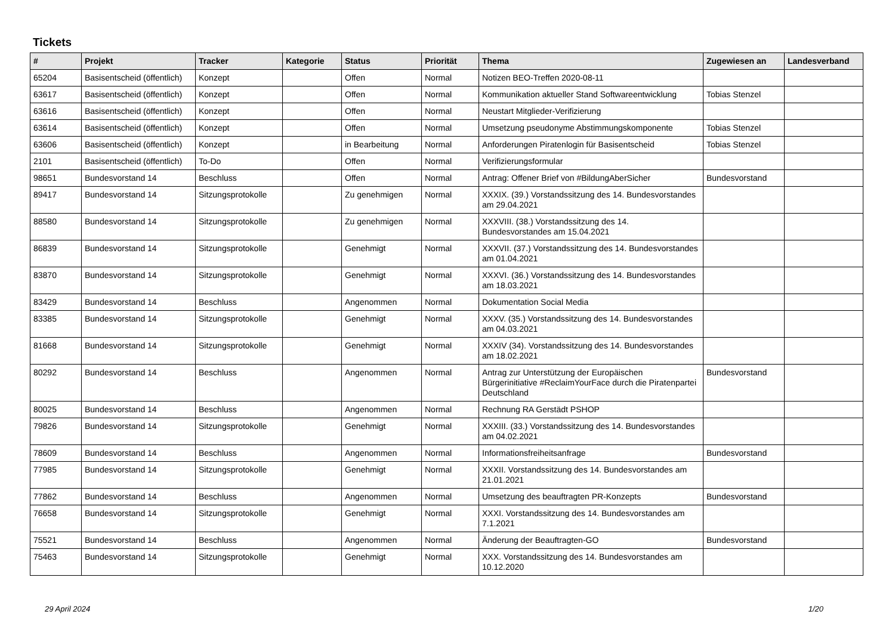Tickets
| # | Projekt | Tracker | Kategorie | Status | Priorität | Thema | Zugewiesen an | Landesverband |
| --- | --- | --- | --- | --- | --- | --- | --- | --- |
| 65204 | Basisentscheid (öffentlich) | Konzept | | Offen | Normal | Notizen BEO-Treffen 2020-08-11 | | |
| 63617 | Basisentscheid (öffentlich) | Konzept | | Offen | Normal | Kommunikation aktueller Stand Softwareentwicklung | Tobias Stenzel | |
| 63616 | Basisentscheid (öffentlich) | Konzept | | Offen | Normal | Neustart Mitglieder-Verifizierung | | |
| 63614 | Basisentscheid (öffentlich) | Konzept | | Offen | Normal | Umsetzung pseudonyme Abstimmungskomponente | Tobias Stenzel | |
| 63606 | Basisentscheid (öffentlich) | Konzept | | in Bearbeitung | Normal | Anforderungen Piratenlogin für Basisentscheid | Tobias Stenzel | |
| 2101 | Basisentscheid (öffentlich) | To-Do | | Offen | Normal | Verifizierungsformular | | |
| 98651 | Bundesvorstand 14 | Beschluss | | Offen | Normal | Antrag: Offener Brief von #BildungAberSicher | Bundesvorstand | |
| 89417 | Bundesvorstand 14 | Sitzungsprotokolle | | Zu genehmigen | Normal | XXXIX. (39.) Vorstandssitzung des 14. Bundesvorstandes am 29.04.2021 | | |
| 88580 | Bundesvorstand 14 | Sitzungsprotokolle | | Zu genehmigen | Normal | XXXVIII. (38.) Vorstandssitzung des 14. Bundesvorstandes am 15.04.2021 | | |
| 86839 | Bundesvorstand 14 | Sitzungsprotokolle | | Genehmigt | Normal | XXXVII. (37.) Vorstandssitzung des 14. Bundesvorstandes am 01.04.2021 | | |
| 83870 | Bundesvorstand 14 | Sitzungsprotokolle | | Genehmigt | Normal | XXXVI. (36.) Vorstandssitzung des 14. Bundesvorstandes am 18.03.2021 | | |
| 83429 | Bundesvorstand 14 | Beschluss | | Angenommen | Normal | Dokumentation Social Media | | |
| 83385 | Bundesvorstand 14 | Sitzungsprotokolle | | Genehmigt | Normal | XXXV. (35.) Vorstandssitzung des 14. Bundesvorstandes am 04.03.2021 | | |
| 81668 | Bundesvorstand 14 | Sitzungsprotokolle | | Genehmigt | Normal | XXXIV (34). Vorstandssitzung des 14. Bundesvorstandes am 18.02.2021 | | |
| 80292 | Bundesvorstand 14 | Beschluss | | Angenommen | Normal | Antrag zur Unterstützung der Europäischen Bürgerinitiative #ReclaimYourFace durch die Piratenpartei Deutschland | Bundesvorstand | |
| 80025 | Bundesvorstand 14 | Beschluss | | Angenommen | Normal | Rechnung RA Gerstädt PSHOP | | |
| 79826 | Bundesvorstand 14 | Sitzungsprotokolle | | Genehmigt | Normal | XXXIII. (33.) Vorstandssitzung des 14. Bundesvorstandes am 04.02.2021 | | |
| 78609 | Bundesvorstand 14 | Beschluss | | Angenommen | Normal | Informationsfreiheitsanfrage | Bundesvorstand | |
| 77985 | Bundesvorstand 14 | Sitzungsprotokolle | | Genehmigt | Normal | XXXII. Vorstandssitzung des 14. Bundesvorstandes am 21.01.2021 | | |
| 77862 | Bundesvorstand 14 | Beschluss | | Angenommen | Normal | Umsetzung des beauftragten PR-Konzepts | Bundesvorstand | |
| 76658 | Bundesvorstand 14 | Sitzungsprotokolle | | Genehmigt | Normal | XXXI. Vorstandssitzung des 14. Bundesvorstandes am 7.1.2021 | | |
| 75521 | Bundesvorstand 14 | Beschluss | | Angenommen | Normal | Änderung der Beauftragten-GO | Bundesvorstand | |
| 75463 | Bundesvorstand 14 | Sitzungsprotokolle | | Genehmigt | Normal | XXX. Vorstandssitzung des 14. Bundesvorstandes am 10.12.2020 | | |
29 April 2024 1/20